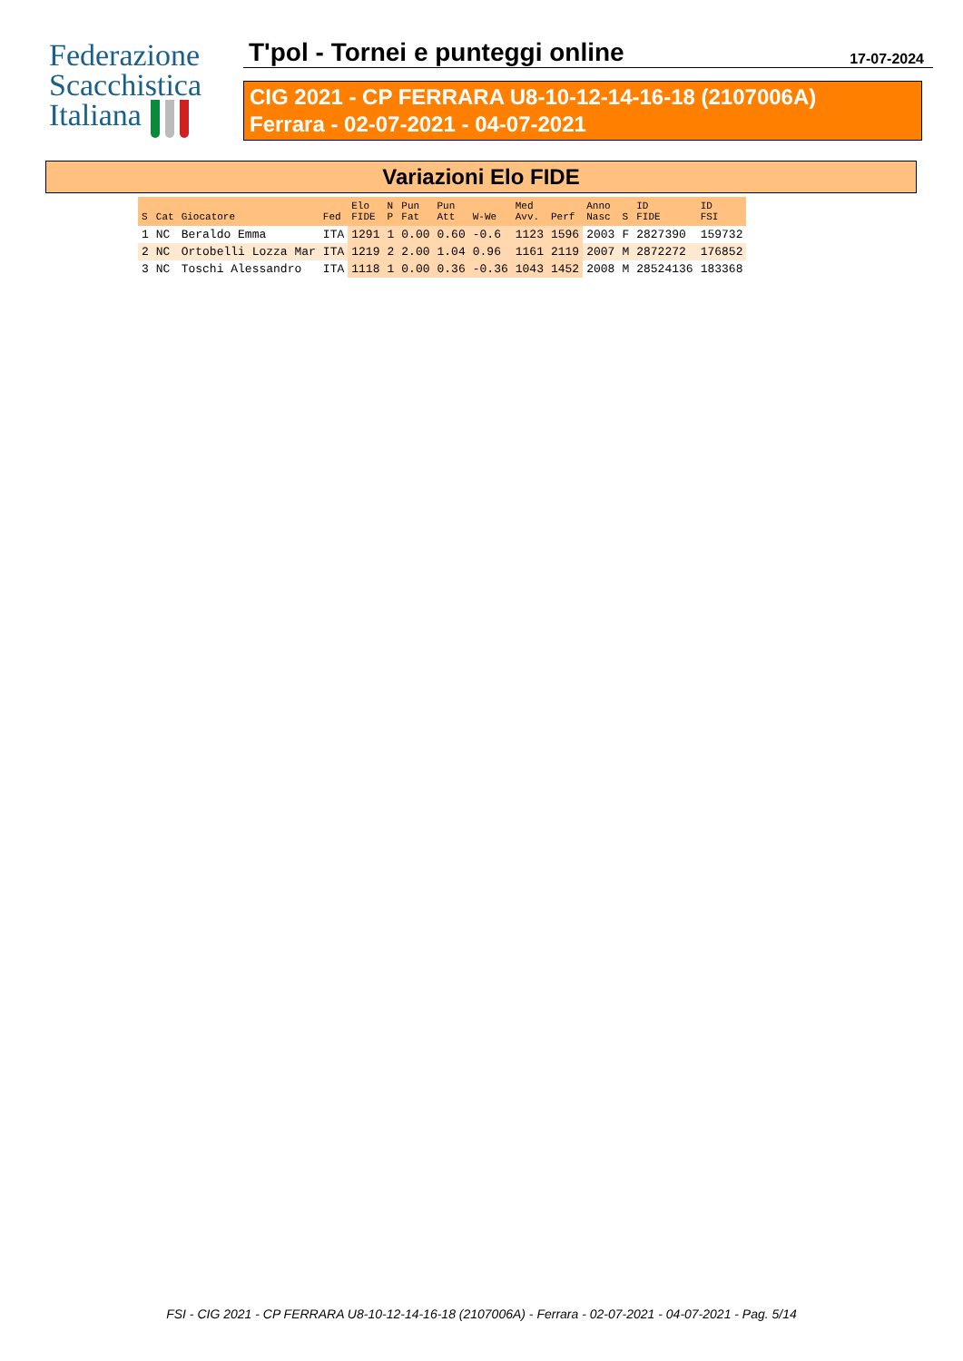Federazione
Scacchistica
Italiana
T'pol - Tornei e punteggi online 17-07-2024
CIG 2021 - CP FERRARA U8-10-12-14-16-18 (2107006A)
Ferrara - 02-07-2021 - 04-07-2021
Variazioni Elo FIDE
| S | Cat | Giocatore | Fed | Elo FIDE | N P | Pun Fat | Pun Att | W-We | Med Avv. | Perf | Anno Nasc | S | ID FIDE | ID FSI |
| --- | --- | --- | --- | --- | --- | --- | --- | --- | --- | --- | --- | --- | --- | --- |
| 1 | NC | Beraldo Emma | ITA | 1291 | 1 | 0.00 | 0.60 | -0.6 | 1123 | 1596 | 2003 | F | 2827390 | 159732 |
| 2 | NC | Ortobelli Lozza Mar | ITA | 1219 | 2 | 2.00 | 1.04 | 0.96 | 1161 | 2119 | 2007 | M | 2872272 | 176852 |
| 3 | NC | Toschi Alessandro | ITA | 1118 | 1 | 0.00 | 0.36 | -0.36 | 1043 | 1452 | 2008 | M | 28524136 | 183368 |
FSI - CIG 2021 - CP FERRARA U8-10-12-14-16-18 (2107006A) - Ferrara - 02-07-2021 - 04-07-2021 - Pag. 5/14